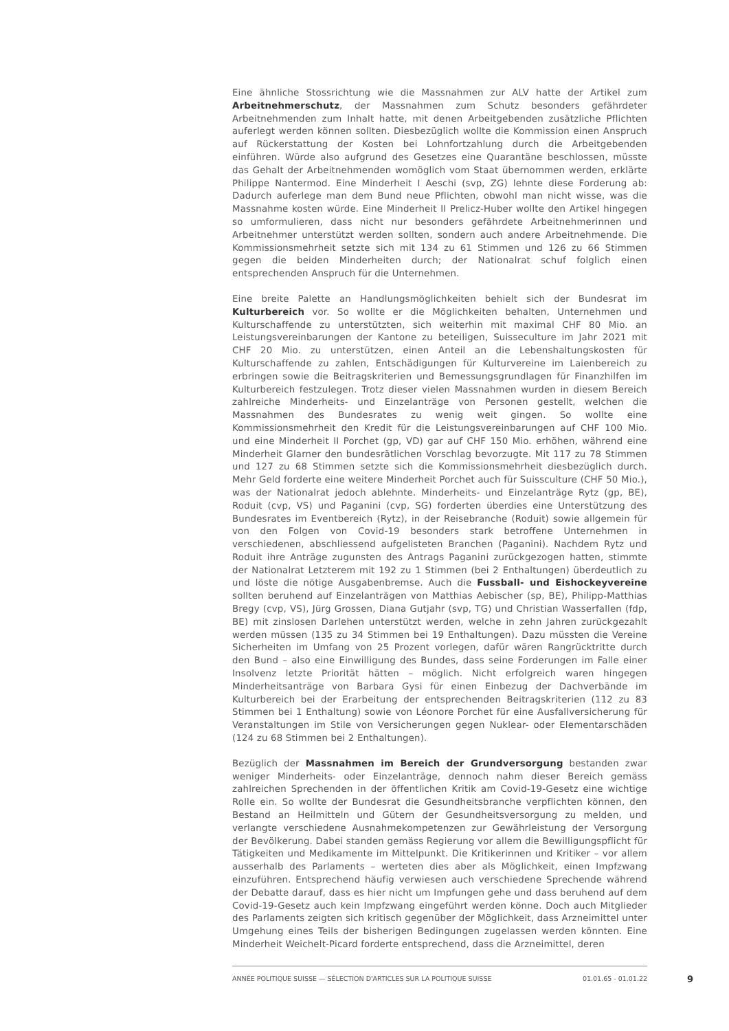Eine ähnliche Stossrichtung wie die Massnahmen zur ALV hatte der Artikel zum Arbeitnehmerschutz, der Massnahmen zum Schutz besonders gefährdeter Arbeitnehmenden zum Inhalt hatte, mit denen Arbeitgebenden zusätzliche Pflichten auferlegt werden können sollten. Diesbezüglich wollte die Kommission einen Anspruch auf Rückerstattung der Kosten bei Lohnfortzahlung durch die Arbeitgebenden einführen. Würde also aufgrund des Gesetzes eine Quarantäne beschlossen, müsste das Gehalt der Arbeitnehmenden womöglich vom Staat übernommen werden, erklärte Philippe Nantermod. Eine Minderheit I Aeschi (svp, ZG) lehnte diese Forderung ab: Dadurch auferlege man dem Bund neue Pflichten, obwohl man nicht wisse, was die Massnahme kosten würde. Eine Minderheit II Prelicz-Huber wollte den Artikel hingegen so umformulieren, dass nicht nur besonders gefährdete Arbeitnehmerinnen und Arbeitnehmer unterstützt werden sollten, sondern auch andere Arbeitnehmende. Die Kommissionsmehrheit setzte sich mit 134 zu 61 Stimmen und 126 zu 66 Stimmen gegen die beiden Minderheiten durch; der Nationalrat schuf folglich einen entsprechenden Anspruch für die Unternehmen.
Eine breite Palette an Handlungsmöglichkeiten behielt sich der Bundesrat im Kulturbereich vor. So wollte er die Möglichkeiten behalten, Unternehmen und Kulturschaffende zu unterstützten, sich weiterhin mit maximal CHF 80 Mio. an Leistungsvereinbarungen der Kantone zu beteiligen, Suisseculture im Jahr 2021 mit CHF 20 Mio. zu unterstützen, einen Anteil an die Lebenshaltungskosten für Kulturschaffende zu zahlen, Entschädigungen für Kulturvereine im Laienbereich zu erbringen sowie die Beitragskriterien und Bemessungsgrundlagen für Finanzhilfen im Kulturbereich festzulegen. Trotz dieser vielen Massnahmen wurden in diesem Bereich zahlreiche Minderheits- und Einzelanträge von Personen gestellt, welchen die Massnahmen des Bundesrates zu wenig weit gingen. So wollte eine Kommissionsmehrheit den Kredit für die Leistungsvereinbarungen auf CHF 100 Mio. und eine Minderheit II Porchet (gp, VD) gar auf CHF 150 Mio. erhöhen, während eine Minderheit Glarner den bundesrätlichen Vorschlag bevorzugte. Mit 117 zu 78 Stimmen und 127 zu 68 Stimmen setzte sich die Kommissionsmehrheit diesbezüglich durch. Mehr Geld forderte eine weitere Minderheit Porchet auch für Suissculture (CHF 50 Mio.), was der Nationalrat jedoch ablehnte. Minderheits- und Einzelanträge Rytz (gp, BE), Roduit (cvp, VS) und Paganini (cvp, SG) forderten überdies eine Unterstützung des Bundesrates im Eventbereich (Rytz), in der Reisebranche (Roduit) sowie allgemein für von den Folgen von Covid-19 besonders stark betroffene Unternehmen in verschiedenen, abschliessend aufgelisteten Branchen (Paganini). Nachdem Rytz und Roduit ihre Anträge zugunsten des Antrags Paganini zurückgezogen hatten, stimmte der Nationalrat Letzterem mit 192 zu 1 Stimmen (bei 2 Enthaltungen) überdeutlich zu und löste die nötige Ausgabenbremse. Auch die Fussball- und Eishockeyvereine sollten beruhend auf Einzelanträgen von Matthias Aebischer (sp, BE), Philipp-Matthias Bregy (cvp, VS), Jürg Grossen, Diana Gutjahr (svp, TG) und Christian Wasserfallen (fdp, BE) mit zinslosen Darlehen unterstützt werden, welche in zehn Jahren zurückgezahlt werden müssen (135 zu 34 Stimmen bei 19 Enthaltungen). Dazu müssten die Vereine Sicherheiten im Umfang von 25 Prozent vorlegen, dafür wären Rangrücktritte durch den Bund – also eine Einwilligung des Bundes, dass seine Forderungen im Falle einer Insolvenz letzte Priorität hätten – möglich. Nicht erfolgreich waren hingegen Minderheitsanträge von Barbara Gysi für einen Einbezug der Dachverbände im Kulturbereich bei der Erarbeitung der entsprechenden Beitragskriterien (112 zu 83 Stimmen bei 1 Enthaltung) sowie von Léonore Porchet für eine Ausfallversicherung für Veranstaltungen im Stile von Versicherungen gegen Nuklear- oder Elementarschäden (124 zu 68 Stimmen bei 2 Enthaltungen).
Bezüglich der Massnahmen im Bereich der Grundversorgung bestanden zwar weniger Minderheits- oder Einzelanträge, dennoch nahm dieser Bereich gemäss zahlreichen Sprechenden in der öffentlichen Kritik am Covid-19-Gesetz eine wichtige Rolle ein. So wollte der Bundesrat die Gesundheitsbranche verpflichten können, den Bestand an Heilmitteln und Gütern der Gesundheitsversorgung zu melden, und verlangte verschiedene Ausnahmekompetenzen zur Gewährleistung der Versorgung der Bevölkerung. Dabei standen gemäss Regierung vor allem die Bewilligungspflicht für Tätigkeiten und Medikamente im Mittelpunkt. Die Kritikerinnen und Kritiker – vor allem ausserhalb des Parlaments – werteten dies aber als Möglichkeit, einen Impfzwang einzuführen. Entsprechend häufig verwiesen auch verschiedene Sprechende während der Debatte darauf, dass es hier nicht um Impfungen gehe und dass beruhend auf dem Covid-19-Gesetz auch kein Impfzwang eingeführt werden könne. Doch auch Mitglieder des Parlaments zeigten sich kritisch gegenüber der Möglichkeit, dass Arzneimittel unter Umgehung eines Teils der bisherigen Bedingungen zugelassen werden könnten. Eine Minderheit Weichelt-Picard forderte entsprechend, dass die Arzneimittel, deren
ANNÉE POLITIQUE SUISSE — SÉLECTION D'ARTICLES SUR LA POLITIQUE SUISSE 01.01.65 - 01.01.22
9